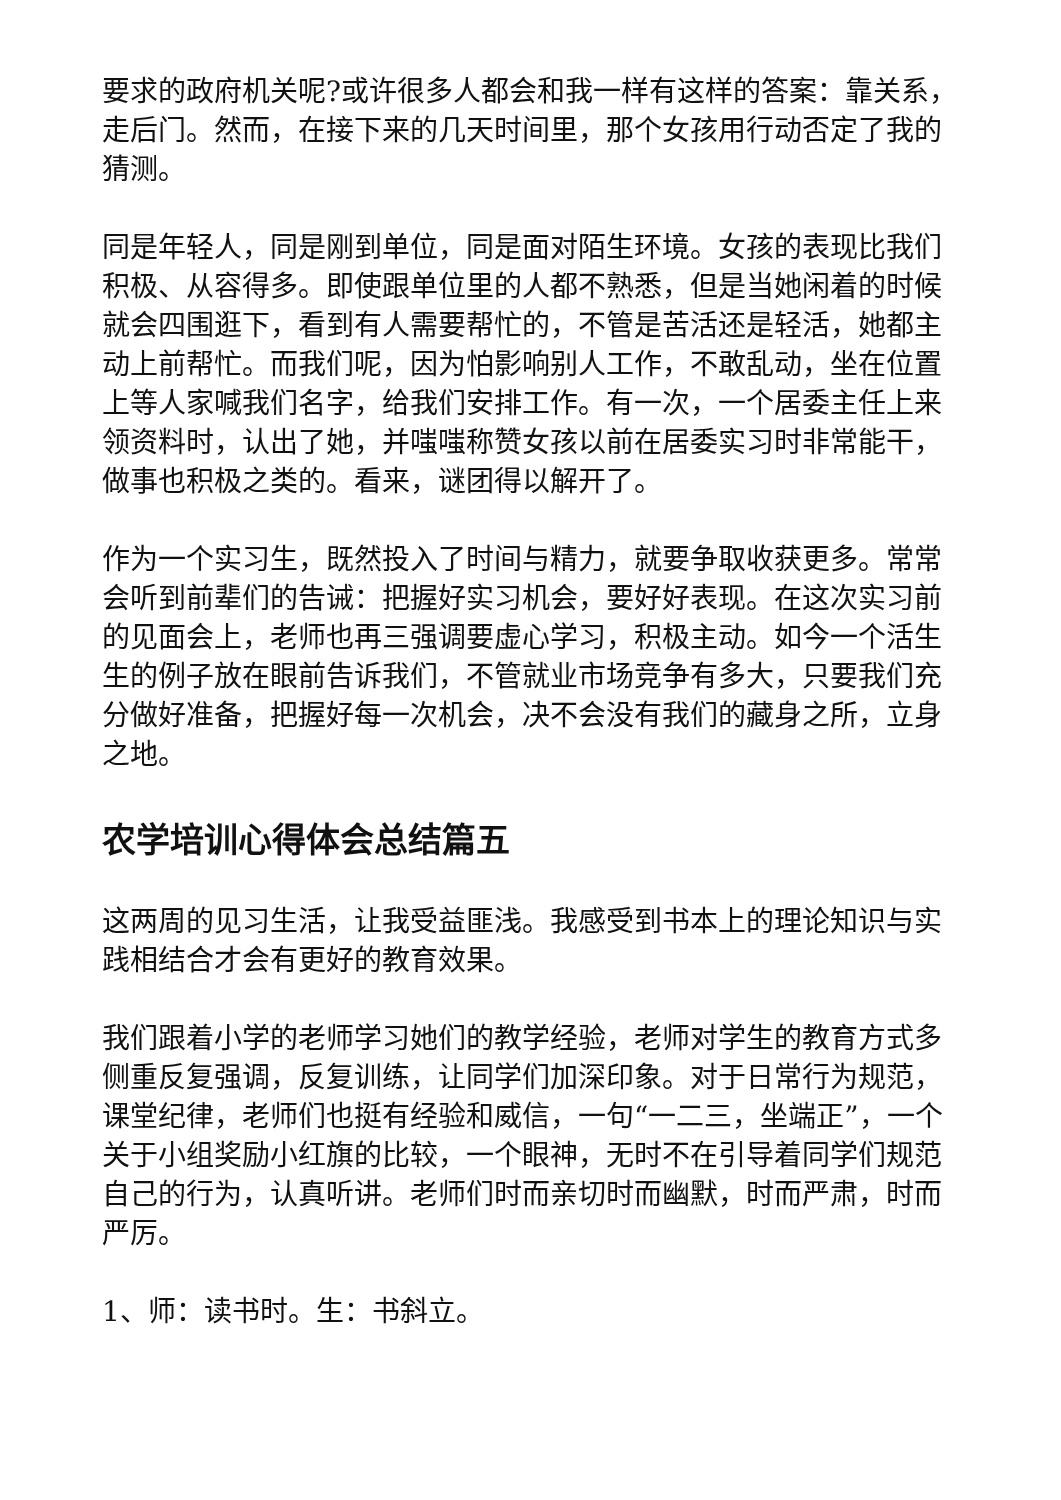要求的政府机关呢?或许很多人都会和我一样有这样的答案：靠关系，走后门。然而，在接下来的几天时间里，那个女孩用行动否定了我的猜测。
同是年轻人，同是刚到单位，同是面对陌生环境。女孩的表现比我们积极、从容得多。即使跟单位里的人都不熟悉，但是当她闲着的时候就会四围逛下，看到有人需要帮忙的，不管是苦活还是轻活，她都主动上前帮忙。而我们呢，因为怕影响别人工作，不敢乱动，坐在位置上等人家喊我们名字，给我们安排工作。有一次，一个居委主任上来领资料时，认出了她，并嗤嗤称赞女孩以前在居委实习时非常能干，做事也积极之类的。看来，谜团得以解开了。
作为一个实习生，既然投入了时间与精力，就要争取收获更多。常常会听到前辈们的告诫：把握好实习机会，要好好表现。在这次实习前的见面会上，老师也再三强调要虚心学习，积极主动。如今一个活生生的例子放在眼前告诉我们，不管就业市场竞争有多大，只要我们充分做好准备，把握好每一次机会，决不会没有我们的藏身之所，立身之地。
农学培训心得体会总结篇五
这两周的见习生活，让我受益匪浅。我感受到书本上的理论知识与实践相结合才会有更好的教育效果。
我们跟着小学的老师学习她们的教学经验，老师对学生的教育方式多侧重反复强调，反复训练，让同学们加深印象。对于日常行为规范，课堂纪律，老师们也挺有经验和威信，一句“一二三，坐端正”，一个关于小组奖励小红旗的比较，一个眼神，无时不在引导着同学们规范自己的行为，认真听讲。老师们时而亲切时而幽默，时而严肃，时而严厉。
1、师：读书时。生：书斜立。